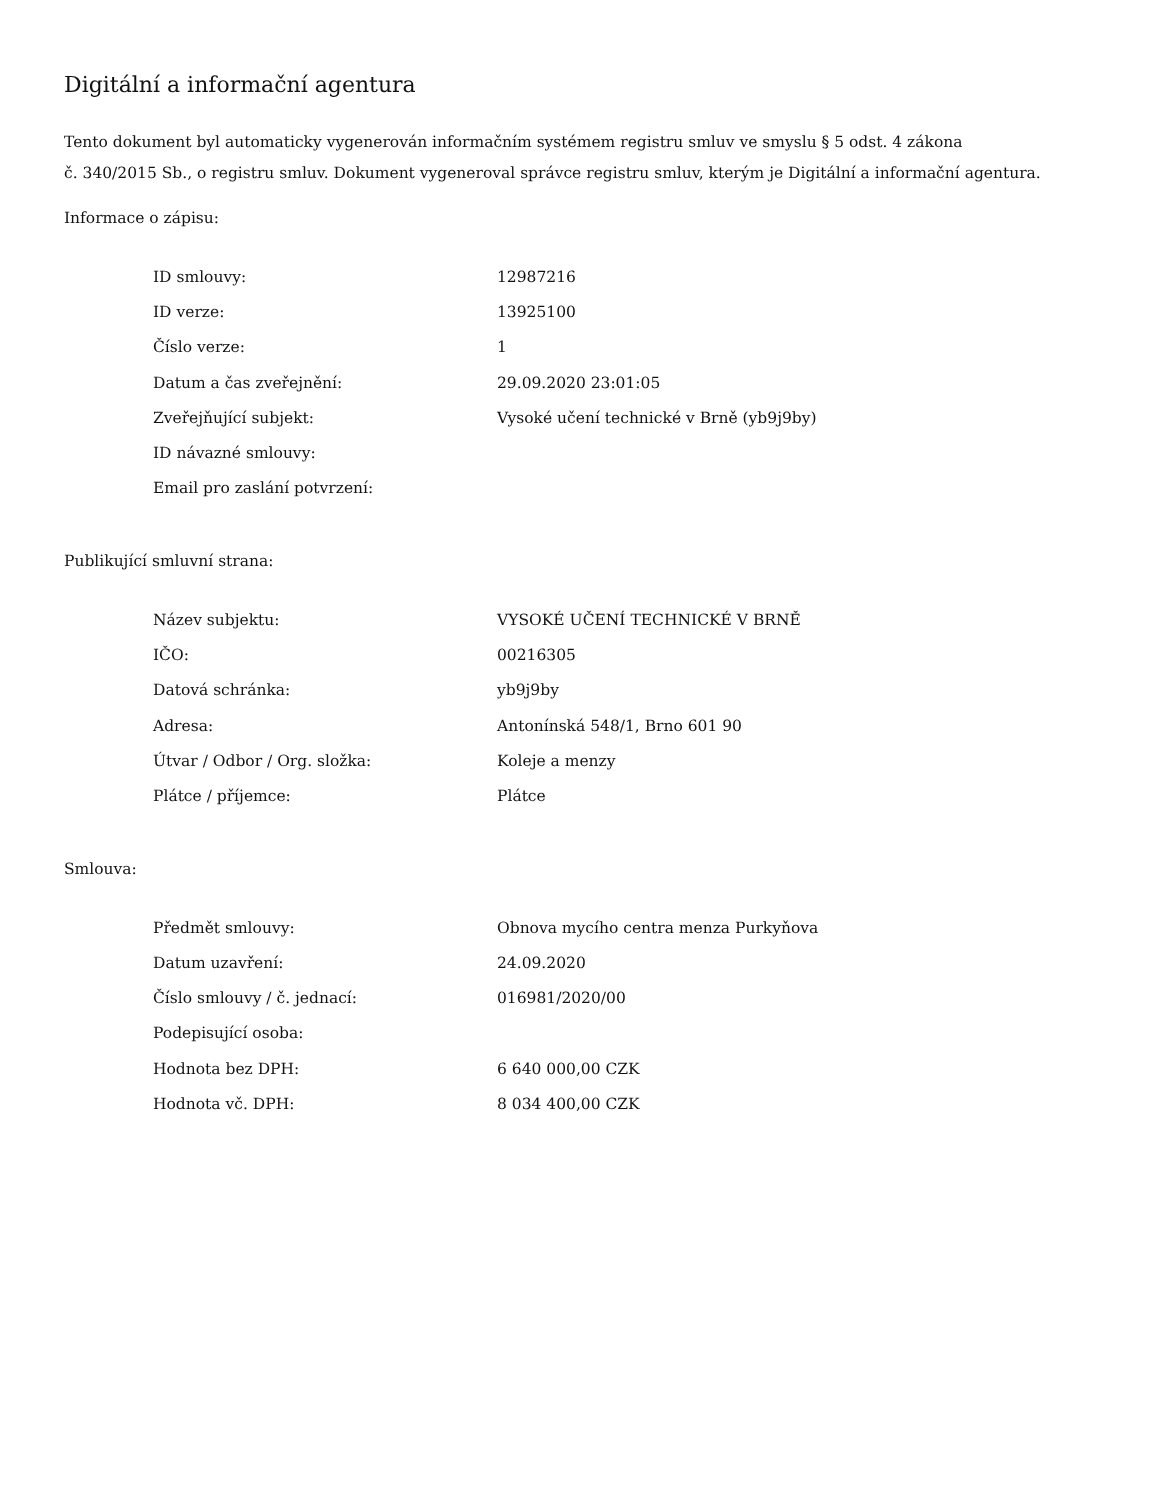Digitální a informační agentura
Tento dokument byl automaticky vygenerován informačním systémem registru smluv ve smyslu § 5 odst. 4 zákona
č. 340/2015 Sb., o registru smluv. Dokument vygeneroval správce registru smluv, kterým je Digitální a informační agentura.
Informace o zápisu:
| ID smlouvy: | 12987216 |
| ID verze: | 13925100 |
| Číslo verze: | 1 |
| Datum a čas zveřejnění: | 29.09.2020 23:01:05 |
| Zveřejňující subjekt: | Vysoké učení technické v Brně (yb9j9by) |
| ID návazné smlouvy: | |
| Email pro zaslání potvrzení: | |
Publikující smluvní strana:
| Název subjektu: | VYSOKÉ UČENÍ TECHNICKÉ V BRNĚ |
| IČO: | 00216305 |
| Datová schránka: | yb9j9by |
| Adresa: | Antonínská 548/1, Brno 601 90 |
| Útvar / Odbor / Org. složka: | Koleje a menzy |
| Plátce / příjemce: | Plátce |
Smlouva:
| Předmět smlouvy: | Obnova mycího centra menza Purkyňova |
| Datum uzavření: | 24.09.2020 |
| Číslo smlouvy / č. jednací: | 016981/2020/00 |
| Podepisující osoba: | |
| Hodnota bez DPH: | 6 640 000,00 CZK |
| Hodnota vč. DPH: | 8 034 400,00 CZK |